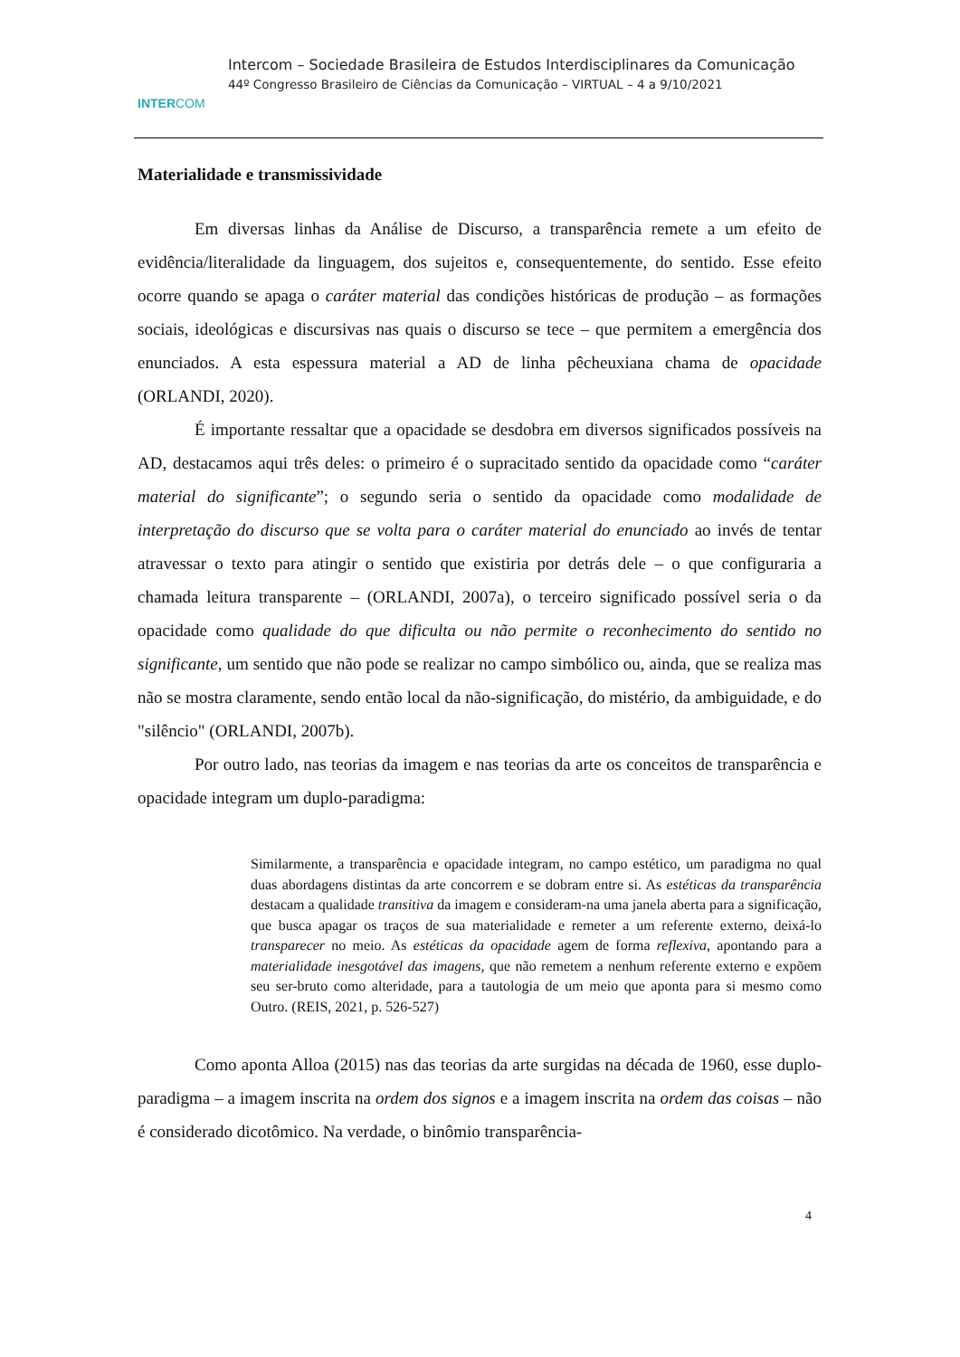INTERCOM
Intercom – Sociedade Brasileira de Estudos Interdisciplinares da Comunicação
44º Congresso Brasileiro de Ciências da Comunicação – VIRTUAL – 4 a 9/10/2021
Materialidade e transmissividade
Em diversas linhas da Análise de Discurso, a transparência remete a um efeito de evidência/literalidade da linguagem, dos sujeitos e, consequentemente, do sentido. Esse efeito ocorre quando se apaga o caráter material das condições históricas de produção – as formações sociais, ideológicas e discursivas nas quais o discurso se tece – que permitem a emergência dos enunciados. A esta espessura material a AD de linha pêcheuxiana chama de opacidade (ORLANDI, 2020).
É importante ressaltar que a opacidade se desdobra em diversos significados possíveis na AD, destacamos aqui três deles: o primeiro é o supracitado sentido da opacidade como “caráter material do significante”; o segundo seria o sentido da opacidade como modalidade de interpretação do discurso que se volta para o caráter material do enunciado ao invés de tentar atravessar o texto para atingir o sentido que existiria por detrás dele – o que configuraria a chamada leitura transparente – (ORLANDI, 2007a), o terceiro significado possível seria o da opacidade como qualidade do que dificulta ou não permite o reconhecimento do sentido no significante, um sentido que não pode se realizar no campo simbólico ou, ainda, que se realiza mas não se mostra claramente, sendo então local da não-significação, do mistério, da ambiguidade, e do "silêncio" (ORLANDI, 2007b).
Por outro lado, nas teorias da imagem e nas teorias da arte os conceitos de transparência e opacidade integram um duplo-paradigma:
Similarmente, a transparência e opacidade integram, no campo estético, um paradigma no qual duas abordagens distintas da arte concorrem e se dobram entre si. As estéticas da transparência destacam a qualidade transitiva da imagem e consideram-na uma janela aberta para a significação, que busca apagar os traços de sua materialidade e remeter a um referente externo, deixá-lo transparecer no meio. As estéticas da opacidade agem de forma reflexiva, apontando para a materialidade inesgotável das imagens, que não remetem a nenhum referente externo e expõem seu ser-bruto como alteridade, para a tautologia de um meio que aponta para si mesmo como Outro. (REIS, 2021, p. 526-527)
Como aponta Alloa (2015) nas das teorias da arte surgidas na década de 1960, esse duplo-paradigma – a imagem inscrita na ordem dos signos e a imagem inscrita na ordem das coisas – não é considerado dicotômico. Na verdade, o binômio transparência-
4